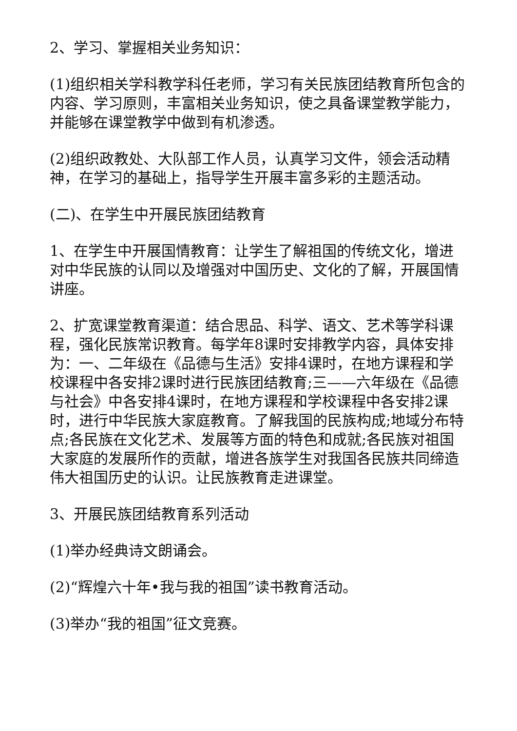2、学习、掌握相关业务知识：
(1)组织相关学科教学科任老师，学习有关民族团结教育所包含的内容、学习原则，丰富相关业务知识，使之具备课堂教学能力，并能够在课堂教学中做到有机渗透。
(2)组织政教处、大队部工作人员，认真学习文件，领会活动精神，在学习的基础上，指导学生开展丰富多彩的主题活动。
(二)、在学生中开展民族团结教育
1、在学生中开展国情教育：让学生了解祖国的传统文化，增进对中华民族的认同以及增强对中国历史、文化的了解，开展国情讲座。
2、扩宽课堂教育渠道：结合思品、科学、语文、艺术等学科课程，强化民族常识教育。每学年8课时安排教学内容，具体安排为：一、二年级在《品德与生活》安排4课时，在地方课程和学校课程中各安排2课时进行民族团结教育;三——六年级在《品德与社会》中各安排4课时，在地方课程和学校课程中各安排2课时，进行中华民族大家庭教育。了解我国的民族构成;地域分布特点;各民族在文化艺术、发展等方面的特色和成就;各民族对祖国大家庭的发展所作的贡献，增进各族学生对我国各民族共同缔造伟大祖国历史的认识。让民族教育走进课堂。
3、开展民族团结教育系列活动
(1)举办经典诗文朗诵会。
(2)“辉煌六十年•我与我的祖国”读书教育活动。
(3)举办“我的祖国”征文竞赛。